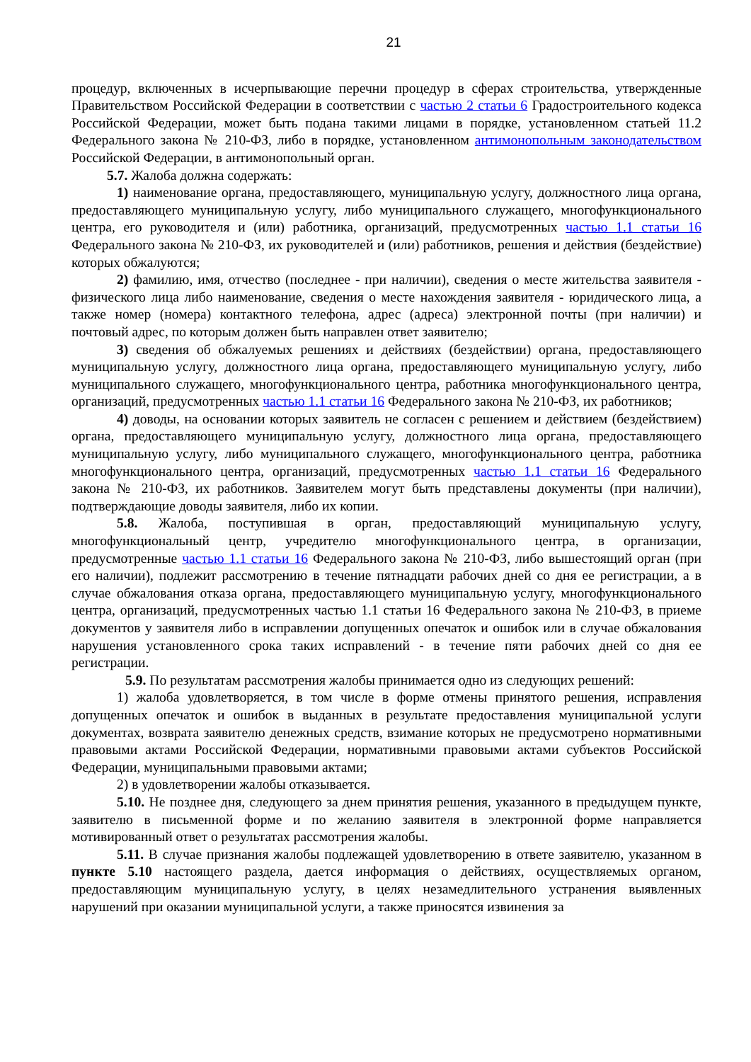21
процедур, включенных в исчерпывающие перечни процедур в сферах строительства, утвержденные Правительством Российской Федерации в соответствии с частью 2 статьи 6 Градостроительного кодекса Российской Федерации, может быть подана такими лицами в порядке, установленном статьей 11.2 Федерального закона № 210-ФЗ, либо в порядке, установленном антимонопольным законодательством Российской Федерации, в антимонопольный орган.
5.7. Жалоба должна содержать:
1) наименование органа, предоставляющего, муниципальную услугу, должностного лица органа, предоставляющего муниципальную услугу, либо муниципального служащего, многофункционального центра, его руководителя и (или) работника, организаций, предусмотренных частью 1.1 статьи 16 Федерального закона № 210-ФЗ, их руководителей и (или) работников, решения и действия (бездействие) которых обжалуются;
2) фамилию, имя, отчество (последнее - при наличии), сведения о месте жительства заявителя - физического лица либо наименование, сведения о месте нахождения заявителя - юридического лица, а также номер (номера) контактного телефона, адрес (адреса) электронной почты (при наличии) и почтовый адрес, по которым должен быть направлен ответ заявителю;
3) сведения об обжалуемых решениях и действиях (бездействии) органа, предоставляющего муниципальную услугу, должностного лица органа, предоставляющего муниципальную услугу, либо муниципального служащего, многофункционального центра, работника многофункционального центра, организаций, предусмотренных частью 1.1 статьи 16 Федерального закона № 210-ФЗ, их работников;
4) доводы, на основании которых заявитель не согласен с решением и действием (бездействием) органа, предоставляющего муниципальную услугу, должностного лица органа, предоставляющего муниципальную услугу, либо муниципального служащего, многофункционального центра, работника многофункционального центра, организаций, предусмотренных частью 1.1 статьи 16 Федерального закона № 210-ФЗ, их работников. Заявителем могут быть представлены документы (при наличии), подтверждающие доводы заявителя, либо их копии.
5.8. Жалоба, поступившая в орган, предоставляющий муниципальную услугу, многофункциональный центр, учредителю многофункционального центра, в организации, предусмотренные частью 1.1 статьи 16 Федерального закона № 210-ФЗ, либо вышестоящий орган (при его наличии), подлежит рассмотрению в течение пятнадцати рабочих дней со дня ее регистрации, а в случае обжалования отказа органа, предоставляющего муниципальную услугу, многофункционального центра, организаций, предусмотренных частью 1.1 статьи 16 Федерального закона № 210-ФЗ, в приеме документов у заявителя либо в исправлении допущенных опечаток и ошибок или в случае обжалования нарушения установленного срока таких исправлений - в течение пяти рабочих дней со дня ее регистрации.
5.9. По результатам рассмотрения жалобы принимается одно из следующих решений:
1) жалоба удовлетворяется, в том числе в форме отмены принятого решения, исправления допущенных опечаток и ошибок в выданных в результате предоставления муниципальной услуги документах, возврата заявителю денежных средств, взимание которых не предусмотрено нормативными правовыми актами Российской Федерации, нормативными правовыми актами субъектов Российской Федерации, муниципальными правовыми актами;
2) в удовлетворении жалобы отказывается.
5.10. Не позднее дня, следующего за днем принятия решения, указанного в предыдущем пункте, заявителю в письменной форме и по желанию заявителя в электронной форме направляется мотивированный ответ о результатах рассмотрения жалобы.
5.11. В случае признания жалобы подлежащей удовлетворению в ответе заявителю, указанном в пункте 5.10 настоящего раздела, дается информация о действиях, осуществляемых органом, предоставляющим муниципальную услугу, в целях незамедлительного устранения выявленных нарушений при оказании муниципальной услуги, а также приносятся извинения за